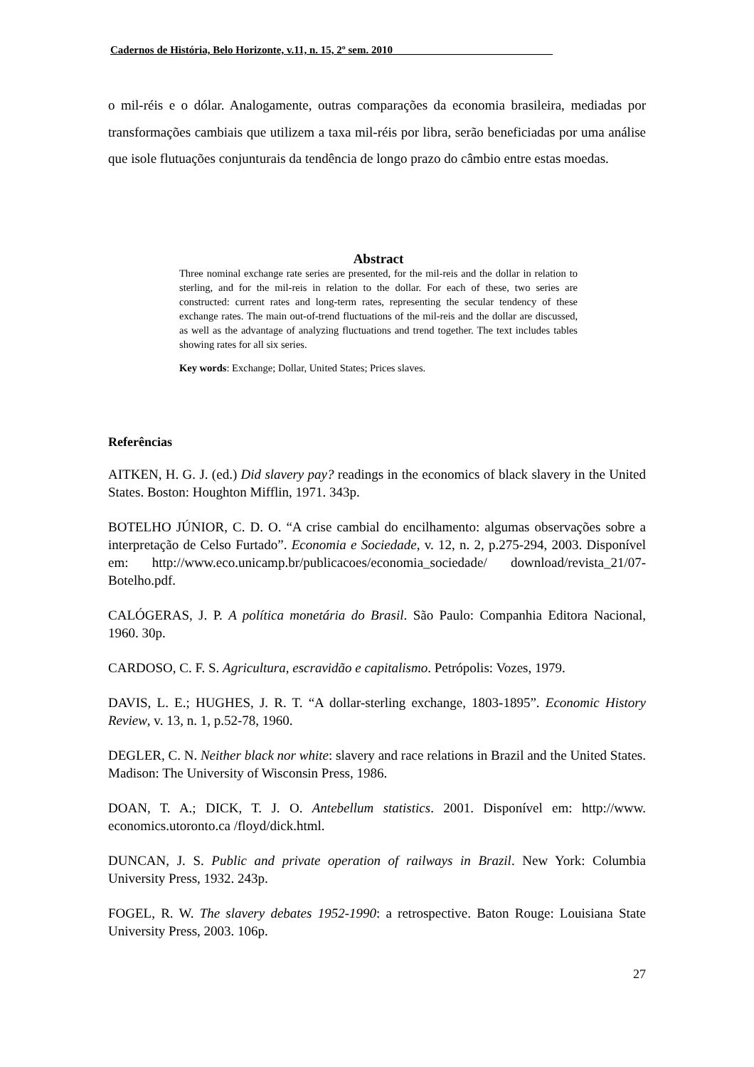Cadernos de História, Belo Horizonte, v.11, n. 15, 2º sem. 2010______________________________
o mil-réis e o dólar. Analogamente, outras comparações da economia brasileira, mediadas por transformações cambiais que utilizem a taxa mil-réis por libra, serão beneficiadas por uma análise que isole flutuações conjunturais da tendência de longo prazo do câmbio entre estas moedas.
Abstract
Three nominal exchange rate series are presented, for the mil-reis and the dollar in relation to sterling, and for the mil-reis in relation to the dollar. For each of these, two series are constructed: current rates and long-term rates, representing the secular tendency of these exchange rates. The main out-of-trend fluctuations of the mil-reis and the dollar are discussed, as well as the advantage of analyzing fluctuations and trend together. The text includes tables showing rates for all six series.
Key words: Exchange; Dollar, United States; Prices slaves.
Referências
AITKEN, H. G. J. (ed.) Did slavery pay? readings in the economics of black slavery in the United States. Boston: Houghton Mifflin, 1971. 343p.
BOTELHO JÚNIOR, C. D. O. “A crise cambial do encilhamento: algumas observações sobre a interpretação de Celso Furtado”. Economia e Sociedade, v. 12, n. 2, p.275-294, 2003. Disponível em: http://www.eco.unicamp.br/publicacoes/economia_sociedade/ download/revista_21/07-Botelho.pdf.
CALÓGERAS, J. P. A política monetária do Brasil. São Paulo: Companhia Editora Nacional, 1960. 30p.
CARDOSO, C. F. S. Agricultura, escravidão e capitalismo. Petrópolis: Vozes, 1979.
DAVIS, L. E.; HUGHES, J. R. T. “A dollar-sterling exchange, 1803-1895”. Economic History Review, v. 13, n. 1, p.52-78, 1960.
DEGLER, C. N. Neither black nor white: slavery and race relations in Brazil and the United States. Madison: The University of Wisconsin Press, 1986.
DOAN, T. A.; DICK, T. J. O. Antebellum statistics. 2001. Disponível em: http://www. economics.utoronto.ca /floyd/dick.html.
DUNCAN, J. S. Public and private operation of railways in Brazil. New York: Columbia University Press, 1932. 243p.
FOGEL, R. W. The slavery debates 1952-1990: a retrospective. Baton Rouge: Louisiana State University Press, 2003. 106p.
27